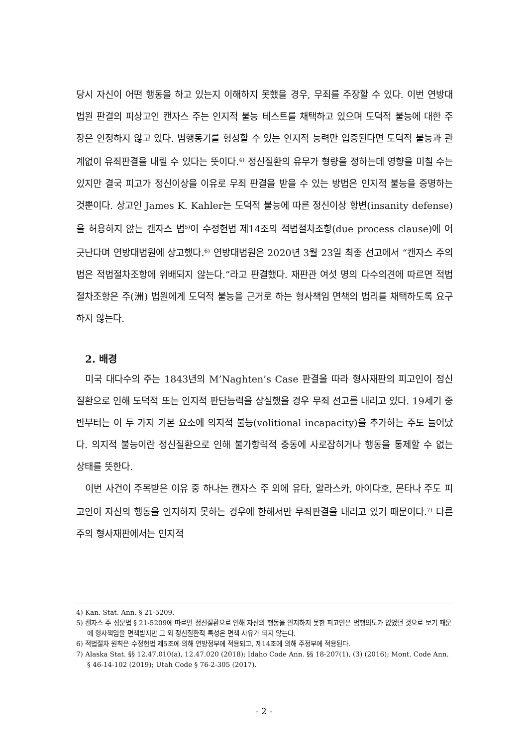당시 자신이 어떤 행동을 하고 있는지 이해하지 못했을 경우, 무죄를 주장할 수 있다. 이번 연방대법원 판결의 피상고인 캔자스 주는 인지적 불능 테스트를 채택하고 있으며 도덕적 불능에 대한 주장은 인정하지 않고 있다. 범행동기를 형성할 수 있는 인지적 능력만 입증된다면 도덕적 불능과 관계없이 유죄판결을 내릴 수 있다는 뜻이다.<sup>4)</sup> 정신질환의 유무가 형량을 정하는데 영향을 미칠 수는 있지만 결국 피고가 정신이상을 이유로 무죄 판결을 받을 수 있는 방법은 인지적 불능을 증명하는 것뿐이다. 상고인 James K. Kahler는 도덕적 불능에 따른 정신이상 항변(insanity defense)을 허용하지 않는 캔자스 법<sup>5)</sup>이 수정헌법 제14조의 적법절차조항(due process clause)에 어긋난다며 연방대법원에 상고했다.<sup>6)</sup> 연방대법원은 2020년 3월 23일 최종 선고에서 “캔자스 주의 법은 적법절차조항에 위배되지 않는다.”라고 판결했다. 재판관 여섯 명의 다수의견에 따르면 적법절차조항은 주(洲) 법원에게 도덕적 불능을 근거로 하는 형사책임 면책의 법리를 채택하도록 요구하지 않는다.
2. 배경
미국 대다수의 주는 1843년의 M’Naghten’s Case 판결을 따라 형사재판의 피고인이 정신질환으로 인해 도덕적 또는 인지적 판단능력을 상실했을 경우 무죄 선고를 내리고 있다. 19세기 중반부터는 이 두 가지 기본 요소에 의지적 불능(volitional incapacity)을 추가하는 주도 늘어났다. 의지적 불능이란 정신질환으로 인해 불가항력적 충동에 사로잡히거나 행동을 통제할 수 없는 상태를 뜻한다.
이번 사건이 주목받은 이유 중 하나는 캔자스 주 외에 유타, 알라스카, 아이다호, 몬타나 주도 피고인이 자신의 행동을 인지하지 못하는 경우에 한해서만 무죄판결을 내리고 있기 때문이다.<sup>7)</sup> 다른 주의 형사재판에서는 인지적
4) Kan. Stat. Ann. § 21-5209.
5) 캔자스 주 성문법 § 21-5209에 따르면 정신질환으로 인해 자신의 행동을 인지하지 못한 피고인은 범행의도가 없었던 것으로 보기 때문에 형사책임을 면책받지만 그 외 정신질환적 특성은 면책 사유가 되지 않는다.
6) 적법절차 원칙은 수정헌법 제5조에 의해 연방정부에 적용되고, 제14조에 의해 주정부에 적용된다.
7) Alaska Stat. §§ 12.47.010(a), 12.47.020 (2018); Idaho Code Ann. §§ 18-207(1), (3) (2016); Mont. Code Ann. § 46-14-102 (2019); Utah Code § 76-2-305 (2017).
- 2 -